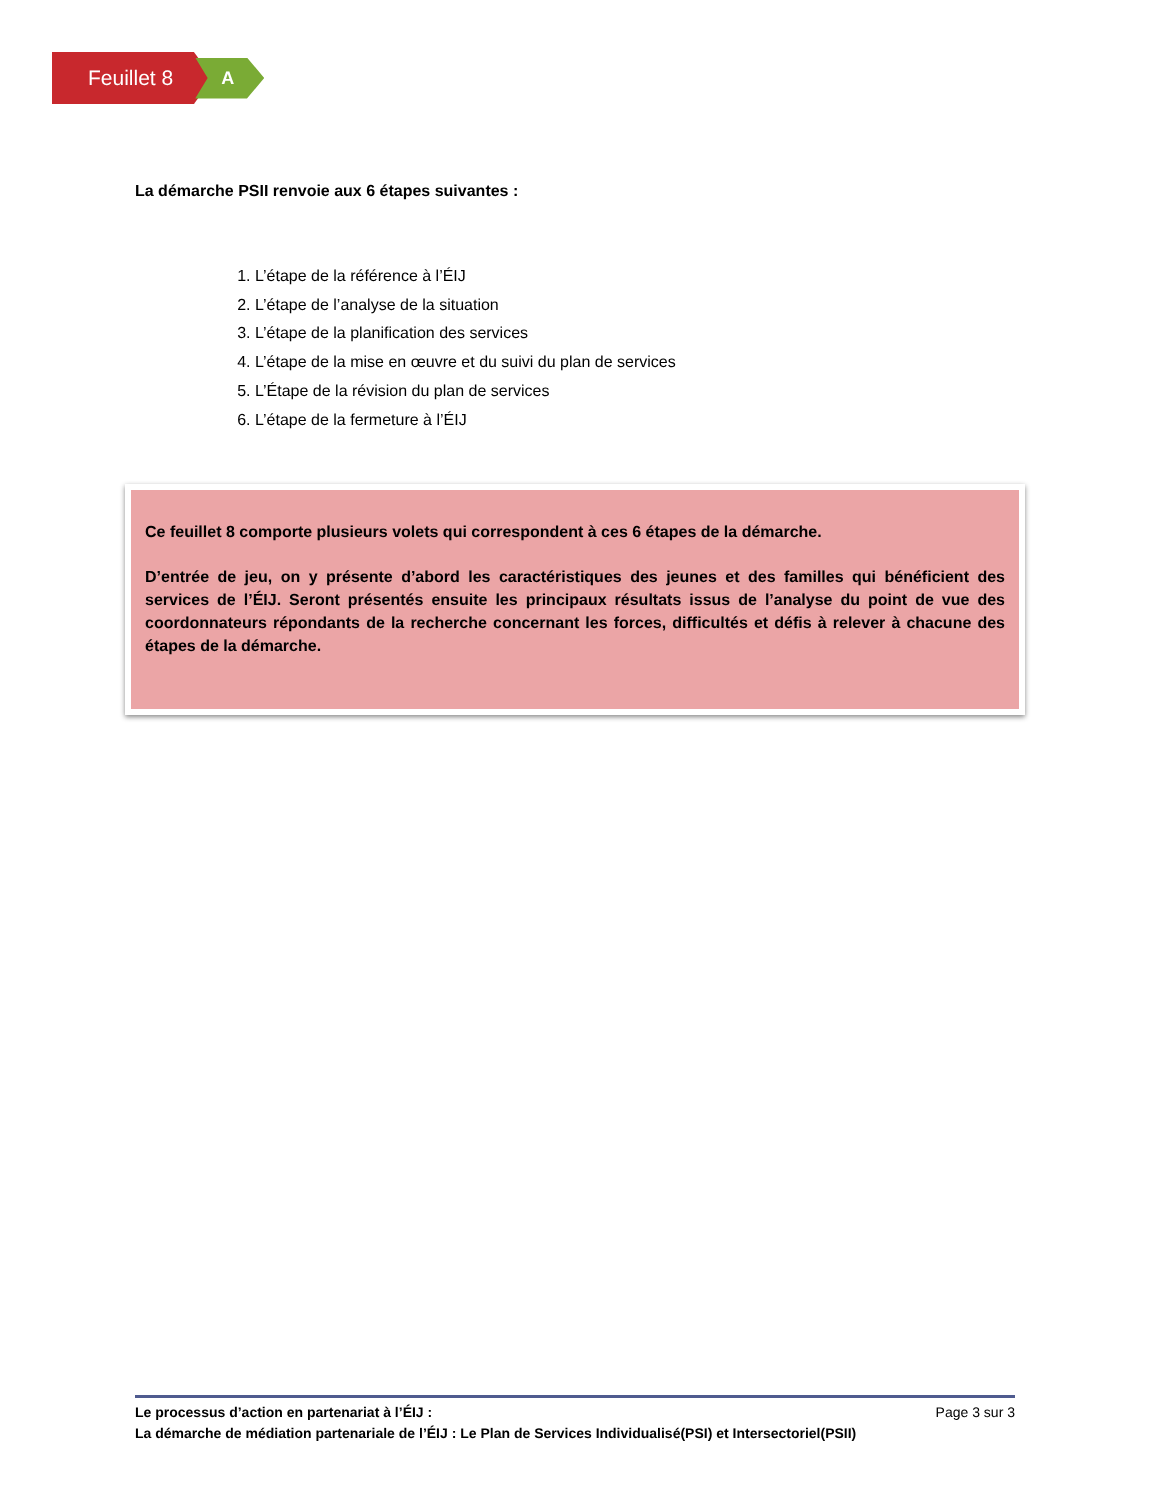Feuillet 8
A
La démarche PSII renvoie aux 6 étapes suivantes :
1. L’étape de la référence à l’ÉIJ
2. L’étape de l’analyse de la situation
3. L’étape de la planification des services
4. L’étape de la mise en œuvre et du suivi du plan de services
5. L’Étape de la révision du plan de services
6. L’étape de la fermeture à l’ÉIJ
Ce feuillet 8 comporte plusieurs volets qui correspondent à ces 6 étapes de la démarche.
D’entrée de jeu, on y présente d’abord les caractéristiques des jeunes et des familles qui bénéficient des services de l’ÉIJ. Seront présentés ensuite les principaux résultats issus de l’analyse du point de vue des coordonnateurs répondants de la recherche concernant les forces, difficultés et défis à relever à chacune des étapes de la démarche.
Le processus d’action en partenariat à l’ÉIJ : Page 3 sur 3
La démarche de médiation partenariale de l’ÉIJ : Le Plan de Services Individualisé(PSI) et Intersectoriel(PSII)